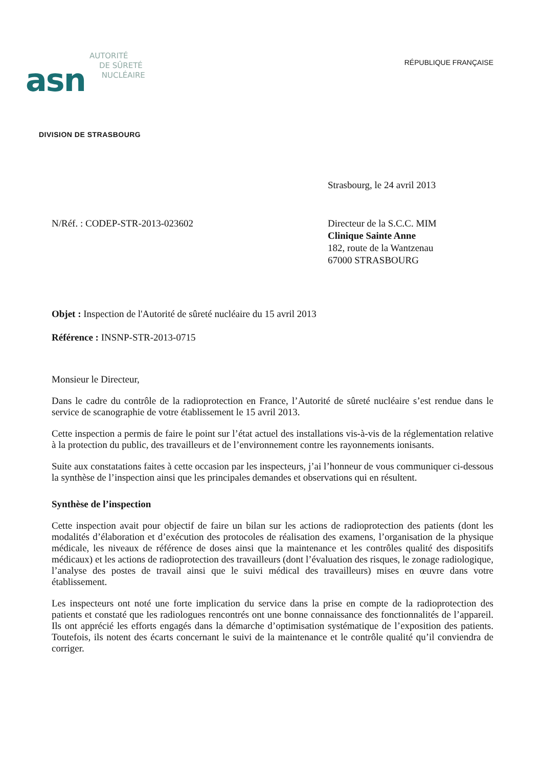asn
AUTORITÉ
DE SÛRETÉ
NUCLÉAIRE
RÉPUBLIQUE FRANÇAISE
DIVISION DE STRASBOURG
Strasbourg, le 24 avril 2013
N/Réf. : CODEP-STR-2013-023602 Directeur de la S.C.C. MIM
Clinique Sainte Anne
182, route de la Wantzenau
67000 STRASBOURG
Objet : Inspection de l'Autorité de sûreté nucléaire du 15 avril 2013
Référence : INSNP-STR-2013-0715
Monsieur le Directeur,
Dans le cadre du contrôle de la radioprotection en France, l’Autorité de sûreté nucléaire s’est rendue dans le service de scanographie de votre établissement le 15 avril 2013.
Cette inspection a permis de faire le point sur l’état actuel des installations vis-à-vis de la réglementation relative à la protection du public, des travailleurs et de l’environnement contre les rayonnements ionisants.
Suite aux constatations faites à cette occasion par les inspecteurs, j’ai l’honneur de vous communiquer ci-dessous la synthèse de l’inspection ainsi que les principales demandes et observations qui en résultent.
Synthèse de l’inspection
Cette inspection avait pour objectif de faire un bilan sur les actions de radioprotection des patients (dont les modalités d’élaboration et d’exécution des protocoles de réalisation des examens, l’organisation de la physique médicale, les niveaux de référence de doses ainsi que la maintenance et les contrôles qualité des dispositifs médicaux) et les actions de radioprotection des travailleurs (dont l’évaluation des risques, le zonage radiologique, l’analyse des postes de travail ainsi que le suivi médical des travailleurs) mises en œuvre dans votre établissement.
Les inspecteurs ont noté une forte implication du service dans la prise en compte de la radioprotection des patients et constaté que les radiologues rencontrés ont une bonne connaissance des fonctionnalités de l’appareil. Ils ont apprécié les efforts engagés dans la démarche d’optimisation systématique de l’exposition des patients. Toutefois, ils notent des écarts concernant le suivi de la maintenance et le contrôle qualité qu’il conviendra de corriger.